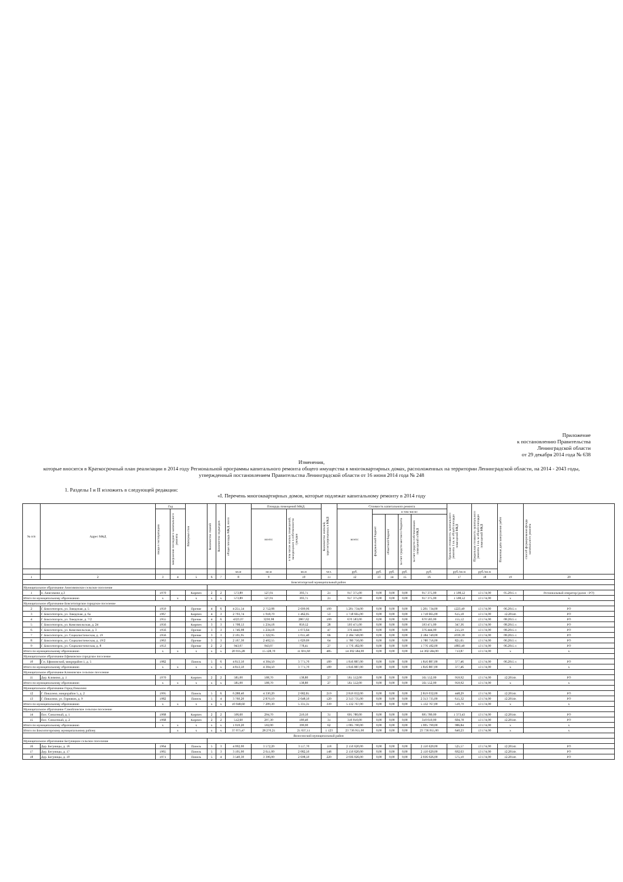Приложение
к постановлению Правительства
Ленинградской области
от 29 декабря 2014 года № 638
Изменения,
которые вносятся в Краткосрочный план реализации в 2014 году Региональной программы капитального ремонта общего имущества в многоквартирных домах, расположенных на территории Ленинградской области, на 2014 - 2043 годы, утвержденный постановлением Правительства Ленинградской области от 16 июня 2014 года № 248
1. Разделы I и II изложить в следующей редакции:
«I. Перечень многоквартирных домов, которые подлежат капитальному ремонту в 2014 году
| № п/п | Адрес МКД | Год | | Материал стен | Количество этажей | Количество подъездов | общая площадь МКД, всего | Площадь помещений МКД: | | Количество жителей, зарегистрированных в МКД | Стоимость капитального ремонта | | | | | Удельная стоимость капитального ремонта 1 кв. м общей площади помещений МКД | Предельная стоимость капитального ремонта 1 кв. м общей площади помещений МКД | Плановая дата завершения работ | способ формирования фонда капитального ремонта |
| --- | --- | --- | --- | --- | --- | --- | --- | --- | --- | --- | --- | --- | --- | --- | --- | --- | --- | --- | --- |
| | | ввода в эксплуатацию | завершение последнего капитального ремонта | | | | | всего: | в том числе жилых помещений, находящихся в собственности граждан | | всего: | в том числе: | | | | | | | |
| | | | | | | | | | | | | федеральный бюджет | областной бюджет | за счет средств местного бюджета | за счет средств собственников помещений в МКД | | | | |
| | | | | | | | кв.м | кв.м | кв.м | чел. | руб. | руб. | руб. | руб. | руб. | руб./кв.м | руб./кв.м | | |
| 1 | 2 | 3 | 4 | 5 | 6 | 7 | 8 | 9 | 10 | 11 | 12 | 13 | 14 | 15 | 16 | 17 | 18 | 19 | 20 |
| Бокситогорский муниципальный район | | | | | | | | | | | | | | | | | | | |
| Муниципальное образование Анисимовское сельское поселение | | | | | | | | | | | | | | | | | | | |
| 1 | п. Анисимово д.3 | 1970 | | Кирпич | 2 | 2 | 573,89 | 527,01 | 303,71 | 21 | 917 375,00 | 0,00 | 0,00 | 0,00 | 917 375,00 | 1 598,52 | 13 174,00 | 05.2015 г. | Региональный оператор (далее - РО) |
| Итого по муниципальному образованию | | x | x | x | x | x | 573,89 | 527,01 | 303,71 | 21 | 917 375,00 | 0,00 | 0,00 | 0,00 | 917 375,00 | 1 598,52 | 13 174,00 | x | x |
| Муниципальное образование Бокситогорское городское поселение | | | | | | | | | | | | | | | | | | | |
| 2 | Г. Бокситогорск, ул. Заводская, д. 5 | 1959 | | Прочие | 4 | 6 | 4 251,54 | 2 752,08 | 2 609,96 | 100 | 5 201 734,00 | 0,00 | 0,00 | 0,00 | 5 201 734,00 | 1223,49 | 13 174,00 | 06.2015 г. | РО |
| 3 | Г. Бокситогорск, ул. Заводская, д. 6а | 1967 | | Кирпич | 4 | 3 | 2 793,74 | 1 918,70 | 1 462,05 | 53 | 1 718 665,00 | 0,00 | 0,00 | 0,00 | 1 718 665,00 | 615,18 | 13 174,00 | 12.2014г. | РО |
| 4 | Г. Бокситогорск, ул. Заводская, д. 7/2 | 1955 | | Прочие | 4 | 6 | 4323,07 | 3230,98 | 2867,62 | 100 | 670 583,00 | 0,00 | 0,00 | 0,00 | 670 583,00 | 155,12 | 13 174,00 | 08.2015 г. | РО |
| 5 | Г. Бокситогорск, ул. Комсомольская, д. 24 | 1956 | | Кирпич | 3 | 3 | 1 708,53 | 1 234,18 | 859,52 | 28 | 593 471,00 | 0,00 | 0,00 | 0,00 | 593 471,00 | 347,36 | 13 174,00 | 08.2015 г. | РО |
| 6 | Г. Бокситогорск, ул. Комсомольская, д. 3 | 1956 | | Прочие | 3 | 3 | 1 746,08 | 1 234,18 | 1 073,64 | 47 | 376 444,00 | 0,00 | 0,00 | 0,00 | 376 444,00 | 215,59 | 13 174,00 | 08.2015 г. | РО |
| 7 | Г. Бокситогорск, ул. Социалистическая, д. 19 | 1956 | | Прочие | 3 | 3 | 2 101,95 | 1 322,95 | 1 011,40 | 66 | 2 184 749,00 | 0,00 | 0,00 | 0,00 | 2 184 749,00 | 1039,39 | 13 174,00 | 08.2015 г. | РО |
| 8 | Г. Бокситогорск, ул. Социалистическая, д. 19/2 | 1963 | | Прочие | 3 | 3 | 2 167,30 | 2 492,55 | 1 029,09 | 64 | 1 780 756,00 | 0,00 | 0,00 | 0,00 | 1 780 756,00 | 821,65 | 13 174,00 | 06.2015 г. | РО |
| 9 | Г. Бокситогорск, ул. Социалистическая, д. 8 | 1953 | | Прочие | 2 | 2 | 943,07 | 943,07 | 778,41 | 27 | 1 776 182,00 | 0,00 | 0,00 | 0,00 | 1 776 182,00 | 1883,40 | 13 174,00 | 06.2015 г. | РО |
| Итого по муниципальному образованию | | x | x | x | x | x | 20 035,28 | 15 128,70 | 11 691,69 | 485 | 14 302 584,00 | 0,00 | 0,00 | 0,00 | 14 302 584,00 | 713,87 | 13 174,00 | x | x |
| Муниципальное образование Ефимовское городское поселение | | | | | | | | | | | | | | | | | | | |
| 10 | Г.п. Ефимовский, микрорайон 1, д. 5 | 1982 | | Панель | 5 | 6 | 4 813,50 | 4 304,50 | 3 771,70 | 189 | 1 816 887,00 | 0,00 | 0,00 | 0,00 | 1 816 887,00 | 377,46 | 13 174,00 | 06.2015 г. | РО |
| Итого по муниципальному образованию | | x | x | x | x | x | 4 813,50 | 4 304,50 | 3 771,70 | 189 | 1 816 887,00 | 0,00 | 0,00 | 0,00 | 1 816 887,00 | 377,46 | 13 174,00 | x | x |
| Муниципальное образование Климовское сельское поселение | | | | | | | | | | | | | | | | | | | |
| 11 | Дер. Климово, д. 1 | 1970 | | Кирпич | 2 | 2 | 585,00 | 508,70 | 138,80 | 27 | 561 552,00 | 0,00 | 0,00 | 0,00 | 561 552,00 | 959,92 | 13 174,00 | 12.2014г. | РО |
| Итого по муниципальному образованию | | x | x | x | x | x | 585,00 | 508,70 | 138,80 | 27 | 561 552,00 | 0,00 | 0,00 | 0,00 | 561 552,00 | 959,92 | 13 174,00 | x | x |
| Муниципальное образование Город Пикалево | | | | | | | | | | | | | | | | | | | |
| 12 | Г. Пикалево, микрорайон 5, д. 2 | 1995 | | Панель | 5 | 6 | 6 288,40 | 4 330,20 | 2 682,81 | 219 | 2 819 032,00 | 0,00 | 0,00 | 0,00 | 2 819 032,00 | 448,29 | 13 174,00 | 12.2014г. | РО |
| 13 | Г. Пикалево, ул. Горняков, д. 9 | 1982 | | Панель | 5 | 4 | 3 760,20 | 2 879,10 | 2 648,50 | 120 | 2 313 735,00 | 0,00 | 0,00 | 0,00 | 2 313 735,00 | 615,32 | 13 174,00 | 12.2014г. | РО |
| Итого по муниципальному образованию | | x | x | x | x | x | 10 048,60 | 7 209,30 | 5 331,31 | 339 | 5 132 767,00 | 0,00 | 0,00 | 0,00 | 5 132 767,00 | 510,79 | 13 174,00 | x | x |
| Муниципальное образование Самойловское сельское поселение | | | | | | | | | | | | | | | | | | | |
| 14 | Пос. Совхозный, д. 1 | 1968 | | Кирпич | 2 | 2 | 506,60 | 294,70 | 210,50 | 31 | 695 780,00 | 0,00 | 0,00 | 0,00 | 695 780,00 | 1 373,43 | 13 174,00 | 12.2014г. | РО |
| 15 | Пос. Совхозный, д. 2 | 1968 | | Кирпич | 2 | 2 | 512,60 | 297,30 | 189,40 | 31 | 310 010,00 | 0,00 | 0,00 | 0,00 | 310 010,00 | 604,78 | 13 174,00 | 12.2014г. | РО |
| Итого по муниципальному образованию | | x | x | x | x | x | 1 019,20 | 592,00 | 399,90 | 62 | 1 005 790,00 | 0,00 | 0,00 | 0,00 | 1 005 790,00 | 986,84 | 13 174,00 | x | x |
| Итого по Бокситогорскому муниципальному району | | | x | x | x | x | 37 075,47 | 28 270,21 | 21 637,11 | 1 123 | 23 736 955,00 | 0,00 | 0,00 | 0,00 | 23 736 955,00 | 640,23 | 13 174,00 | x | x |
| Волосовский муниципальный район | | | | | | | | | | | | | | | | | | | |
| Муниципальное образование Бегуницкое сельское поселение | | | | | | | | | | | | | | | | | | | |
| 16 | Дер. Бегуницы, д. 16 | 1964 | | Панель | 5 | 3 | 4 092,00 | 3 572,20 | 3 117,70 | 118 | 2 150 620,00 | 0,00 | 0,00 | 0,00 | 2 150 620,00 | 525,57 | 13 174,00 | 12.2014г. | РО |
| 17 | Дер. Бегуницы, д. 17 | 1965 | | Панель | 5 | 3 | 3 105,00 | 2 611,00 | 2 082,50 | 148 | 2 150 620,00 | 0,00 | 0,00 | 0,00 | 2 150 620,00 | 692,63 | 13 174,00 | 12.2014г. | РО |
| 18 | Дер. Бегуницы, д. 19 | 1971 | | Панель | 5 | 4 | 3 540,30 | 3 396,00 | 2 698,50 | 220 | 2 036 026,00 | 0,00 | 0,00 | 0,00 | 2 036 026,00 | 575,10 | 13 174,00 | 12.2014г. | РО |